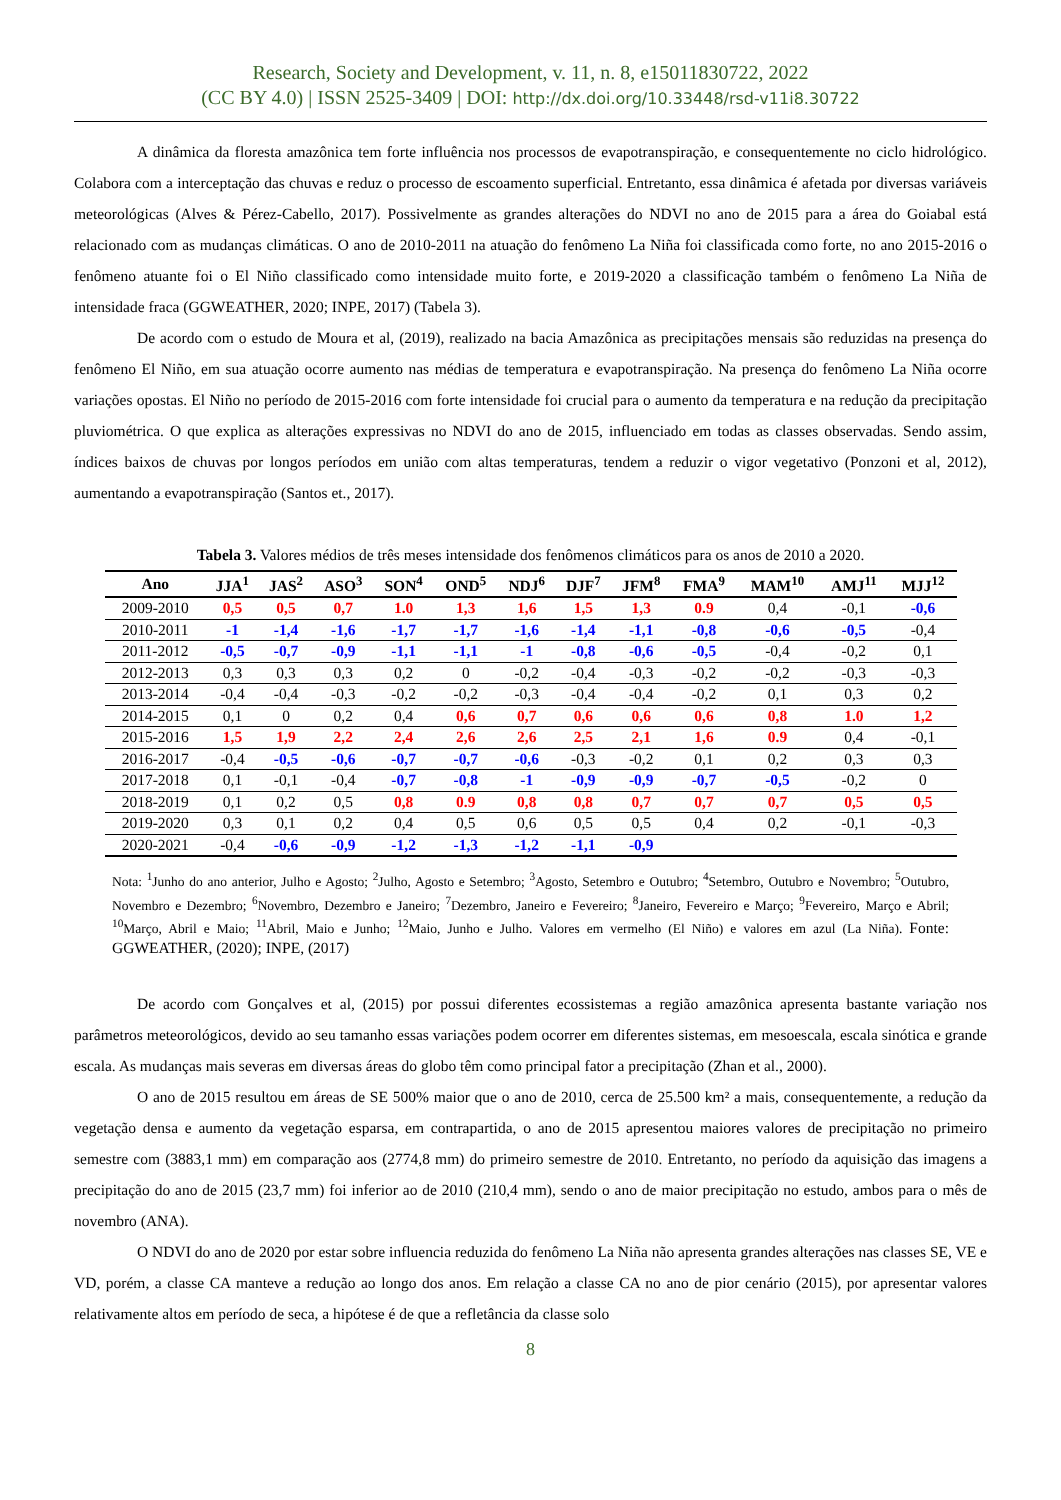Research, Society and Development, v. 11, n. 8, e15011830722, 2022
(CC BY 4.0) | ISSN 2525-3409 | DOI: http://dx.doi.org/10.33448/rsd-v11i8.30722
A dinâmica da floresta amazônica tem forte influência nos processos de evapotranspiração, e consequentemente no ciclo hidrológico. Colabora com a interceptação das chuvas e reduz o processo de escoamento superficial. Entretanto, essa dinâmica é afetada por diversas variáveis meteorológicas (Alves & Pérez-Cabello, 2017). Possivelmente as grandes alterações do NDVI no ano de 2015 para a área do Goiabal está relacionado com as mudanças climáticas. O ano de 2010-2011 na atuação do fenômeno La Niña foi classificada como forte, no ano 2015-2016 o fenômeno atuante foi o El Niño classificado como intensidade muito forte, e 2019-2020 a classificação também o fenômeno La Niña de intensidade fraca (GGWEATHER, 2020; INPE, 2017) (Tabela 3).
De acordo com o estudo de Moura et al, (2019), realizado na bacia Amazônica as precipitações mensais são reduzidas na presença do fenômeno El Niño, em sua atuação ocorre aumento nas médias de temperatura e evapotranspiração. Na presença do fenômeno La Niña ocorre variações opostas. El Niño no período de 2015-2016 com forte intensidade foi crucial para o aumento da temperatura e na redução da precipitação pluviométrica. O que explica as alterações expressivas no NDVI do ano de 2015, influenciado em todas as classes observadas. Sendo assim, índices baixos de chuvas por longos períodos em união com altas temperaturas, tendem a reduzir o vigor vegetativo (Ponzoni et al, 2012), aumentando a evapotranspiração (Santos et., 2017).
Tabela 3. Valores médios de três meses intensidade dos fenômenos climáticos para os anos de 2010 a 2020.
| Ano | JJA<sup>1</sup> | JAS<sup>2</sup> | ASO<sup>3</sup> | SON<sup>4</sup> | OND<sup>5</sup> | NDJ<sup>6</sup> | DJF<sup>7</sup> | JFM<sup>8</sup> | FMA<sup>9</sup> | MAM<sup>10</sup> | AMJ<sup>11</sup> | MJJ<sup>12</sup> |
| --- | --- | --- | --- | --- | --- | --- | --- | --- | --- | --- | --- | --- |
| 2009-2010 | 0,5 | 0,5 | 0,7 | 1.0 | 1,3 | 1,6 | 1,5 | 1,3 | 0.9 | 0,4 | -0,1 | -0,6 |
| 2010-2011 | -1 | -1,4 | -1,6 | -1,7 | -1,7 | -1,6 | -1,4 | -1,1 | -0,8 | -0,6 | -0,5 | -0,4 |
| 2011-2012 | -0,5 | -0,7 | -0,9 | -1,1 | -1,1 | -1 | -0,8 | -0,6 | -0,5 | -0,4 | -0,2 | 0,1 |
| 2012-2013 | 0,3 | 0,3 | 0,3 | 0,2 | 0 | -0,2 | -0,4 | -0,3 | -0,2 | -0,2 | -0,3 | -0,3 |
| 2013-2014 | -0,4 | -0,4 | -0,3 | -0,2 | -0,2 | -0,3 | -0,4 | -0,4 | -0,2 | 0,1 | 0,3 | 0,2 |
| 2014-2015 | 0,1 | 0 | 0,2 | 0,4 | 0,6 | 0,7 | 0,6 | 0,6 | 0,6 | 0,8 | 1.0 | 1,2 |
| 2015-2016 | 1,5 | 1,9 | 2,2 | 2,4 | 2,6 | 2,6 | 2,5 | 2,1 | 1,6 | 0.9 | 0,4 | -0,1 |
| 2016-2017 | -0,4 | -0,5 | -0,6 | -0,7 | -0,7 | -0,6 | -0,3 | -0,2 | 0,1 | 0,2 | 0,3 | 0,3 |
| 2017-2018 | 0,1 | -0,1 | -0,4 | -0,7 | -0,8 | -1 | -0,9 | -0,9 | -0,7 | -0,5 | -0,2 | 0 |
| 2018-2019 | 0,1 | 0,2 | 0,5 | 0,8 | 0.9 | 0,8 | 0,8 | 0,7 | 0,7 | 0,7 | 0,5 | 0,5 |
| 2019-2020 | 0,3 | 0,1 | 0,2 | 0,4 | 0,5 | 0,6 | 0,5 | 0,5 | 0,4 | 0,2 | -0,1 | -0,3 |
| 2020-2021 | -0,4 | -0,6 | -0,9 | -1,2 | -1,3 | -1,2 | -1,1 | -0,9 | | | | |
Nota: <sup>1</sup>Junho do ano anterior, Julho e Agosto; <sup>2</sup>Julho, Agosto e Setembro; <sup>3</sup>Agosto, Setembro e Outubro; <sup>4</sup>Setembro, Outubro e Novembro; <sup>5</sup>Outubro, Novembro e Dezembro; <sup>6</sup>Novembro, Dezembro e Janeiro; <sup>7</sup>Dezembro, Janeiro e Fevereiro; <sup>8</sup>Janeiro, Fevereiro e Março; <sup>9</sup>Fevereiro, Março e Abril; <sup>10</sup>Março, Abril e Maio; <sup>11</sup>Abril, Maio e Junho; <sup>12</sup>Maio, Junho e Julho. Valores em vermelho (El Niño) e valores em azul (La Niña). Fonte: GGWEATHER, (2020); INPE, (2017)
De acordo com Gonçalves et al, (2015) por possui diferentes ecossistemas a região amazônica apresenta bastante variação nos parâmetros meteorológicos, devido ao seu tamanho essas variações podem ocorrer em diferentes sistemas, em mesoescala, escala sinótica e grande escala. As mudanças mais severas em diversas áreas do globo têm como principal fator a precipitação (Zhan et al., 2000).
O ano de 2015 resultou em áreas de SE 500% maior que o ano de 2010, cerca de 25.500 km² a mais, consequentemente, a redução da vegetação densa e aumento da vegetação esparsa, em contrapartida, o ano de 2015 apresentou maiores valores de precipitação no primeiro semestre com (3883,1 mm) em comparação aos (2774,8 mm) do primeiro semestre de 2010. Entretanto, no período da aquisição das imagens a precipitação do ano de 2015 (23,7 mm) foi inferior ao de 2010 (210,4 mm), sendo o ano de maior precipitação no estudo, ambos para o mês de novembro (ANA).
O NDVI do ano de 2020 por estar sobre influencia reduzida do fenômeno La Niña não apresenta grandes alterações nas classes SE, VE e VD, porém, a classe CA manteve a redução ao longo dos anos. Em relação a classe CA no ano de pior cenário (2015), por apresentar valores relativamente altos em período de seca, a hipótese é de que a refletância da classe solo
8